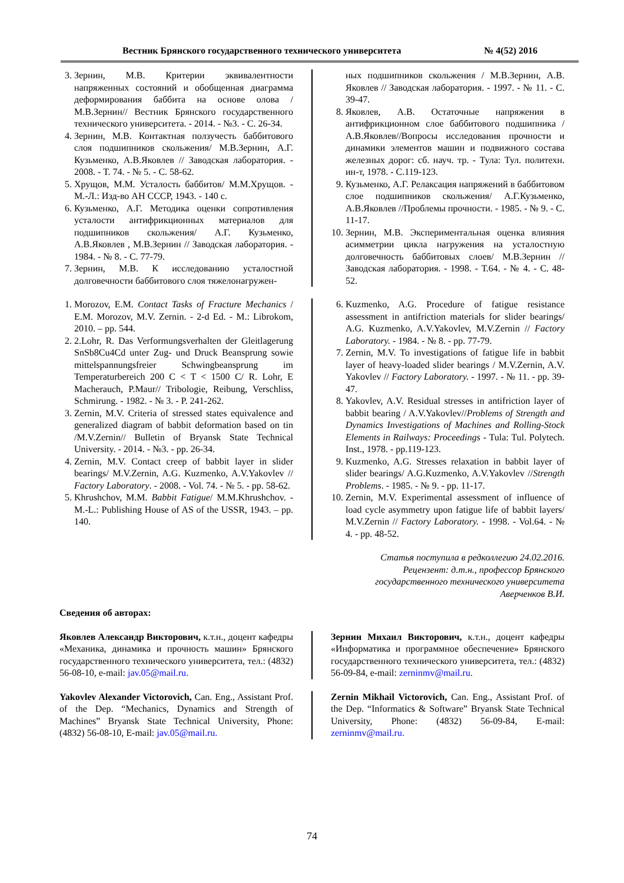Вестник Брянского государственного технического университета № 4(52) 2016
3. Зернин, М.В. Критерии эквивалентности напряженных состояний и обобщенная диаграмма деформирования баббита на основе олова /М.В.Зернин// Вестник Брянского государственного технического университета. - 2014. - №3. - С. 26-34.
4. Зернин, М.В. Контактная ползучесть баббитового слоя подшипников скольжения/ М.В.Зернин, А.Г. Кузьменко, А.В.Яковлев // Заводская лаборатория. - 2008. - Т. 74. - № 5. - С. 58-62.
5. Хрущов, М.М. Усталость баббитов/ М.М.Хрущов. - М.-Л.: Изд-во АН СССР, 1943. - 140 с.
6. Кузьменко, А.Г. Методика оценки сопротивления усталости антифрикционных материалов для подшипников скольжения/ А.Г. Кузьменко, А.В.Яковлев , М.В.Зернин // Заводская лаборатория. - 1984. - № 8. - С. 77-79.
7. Зернин, М.В. К исследованию усталостной долговечности баббитового слоя тяжелонагружен-
ных подшипников скольжения / М.В.Зернин, А.В. Яковлев // Заводская лаборатория. - 1997. - № 11. - С. 39-47.
8. Яковлев, А.В. Остаточные напряжения в антифрикционном слое баббитового подшипника / А.В.Яковлев//Вопросы исследования прочности и динамики элементов машин и подвижного состава железных дорог: сб. науч. тр. - Тула: Тул. политехн. ин-т, 1978. - С.119-123.
9. Кузьменко, А.Г. Релаксация напряжений в баббитовом слое подшипников скольжения/ А.Г.Кузьменко, А.В.Яковлев //Проблемы прочности. - 1985. - № 9. - С. 11-17.
10. Зернин, М.В. Экспериментальная оценка влияния асимметрии цикла нагружения на усталостную долговечность баббитовых слоев/ М.В.Зернин // Заводская лаборатория. - 1998. - Т.64. - № 4. - С. 48-52.
1. Morozov, E.M. Contact Tasks of Fracture Mechanics / E.M. Morozov, M.V. Zernin. - 2-d Ed. - M.: Librokom, 2010. – pp. 544.
2. 2.Lohr, R. Das Verformungsverhalten der Gleitlagerung SnSb8Cu4Cd unter Zug- und Druck Beansprung sowie mittelspannungsfreier Schwingbeansprung im Temperaturbereich 200 C < T < 1500 C/ R. Lohr, E Macherauch, P.Maur// Tribologie, Reibung, Verschliss, Schmirung. - 1982. - № 3. - P. 241-262.
3. Zernin, M.V. Criteria of stressed states equivalence and generalized diagram of babbit deformation based on tin /M.V.Zernin// Bulletin of Bryansk State Technical University. - 2014. - №3. - pp. 26-34.
4. Zernin, M.V. Contact creep of babbit layer in slider bearings/ M.V.Zernin, A.G. Kuzmenko, A.V.Yakovlev // Factory Laboratory. - 2008. - Vol. 74. - № 5. - pp. 58-62.
5. Khrushchov, M.M. Babbit Fatigue/ M.M.Khrushchov. - M.-L.: Publishing House of AS of the USSR, 1943. – pp. 140.
6. Kuzmenko, A.G. Procedure of fatigue resistance assessment in antifriction materials for slider bearings/ A.G. Kuzmenko, A.V.Yakovlev, M.V.Zernin // Factory Laboratory. - 1984. - № 8. - pp. 77-79.
7. Zernin, M.V. To investigations of fatigue life in babbit layer of heavy-loaded slider bearings / M.V.Zernin, A.V. Yakovlev // Factory Laboratory. - 1997. - № 11. - pp. 39-47.
8. Yakovlev, A.V. Residual stresses in antifriction layer of babbit bearing / A.V.Yakovlev//Problems of Strength and Dynamics Investigations of Machines and Rolling-Stock Elements in Railways: Proceedings - Tula: Tul. Polytech. Inst., 1978. - pp.119-123.
9. Kuzmenko, A.G. Stresses relaxation in babbit layer of slider bearings/ A.G.Kuzmenko, A.V.Yakovlev //Strength Problems. - 1985. - № 9. - pp. 11-17.
10. Zernin, M.V. Experimental assessment of influence of load cycle asymmetry upon fatigue life of babbit layers/ M.V.Zernin // Factory Laboratory. - 1998. - Vol.64. - № 4. - pp. 48-52.
Статья поступила в редколлегию 24.02.2016.
Рецензент: д.т.н., профессор Брянского
государственного технического университета
Аверченков В.И.
Сведения об авторах:
Яковлев Александр Викторович, к.т.н., доцент кафедры «Механика, динамика и прочность машин» Брянского государственного технического университета, тел.: (4832) 56-08-10, e-mail: jav.05@mail.ru.
Зернин Михаил Викторович, к.т.н., доцент кафедры «Информатика и программное обеспечение» Брянского государственного технического университета, тел.: (4832) 56-09-84, e-mail: zerninmv@mail.ru.
Yakovlev Alexander Victorovich, Can. Eng., Assistant Prof. of the Dep. “Mechanics, Dynamics and Strength of Machines” Bryansk State Technical University, Phone: (4832) 56-08-10, E-mail: jav.05@mail.ru.
Zernin Mikhail Victorovich, Can. Eng., Assistant Prof. of the Dep. “Informatics & Software” Bryansk State Technical University, Phone: (4832) 56-09-84, E-mail: zerninmv@mail.ru.
74